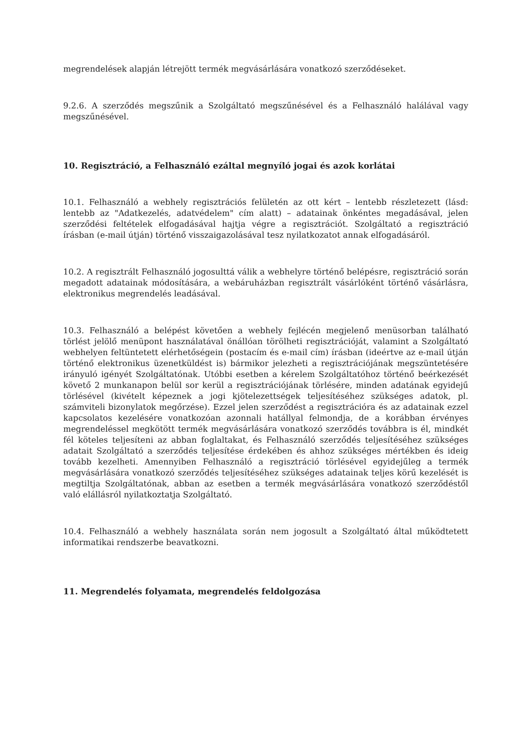megrendelések alapján létrejött termék megvásárlására vonatkozó szerződéseket.
9.2.6. A szerződés megszűnik a Szolgáltató megszűnésével és a Felhasználó halálával vagy megszűnésével.
10. Regisztráció, a Felhasználó ezáltal megnyíló jogai és azok korlátai
10.1. Felhasználó a webhely regisztrációs felületén az ott kért – lentebb részletezett (lásd: lentebb az "Adatkezelés, adatvédelem" cím alatt) – adatainak önkéntes megadásával, jelen szerződési feltételek elfogadásával hajtja végre a regisztrációt. Szolgáltató a regisztráció írásban (e-mail útján) történő visszaigazolásával tesz nyilatkozatot annak elfogadásáról.
10.2. A regisztrált Felhasználó jogosulttá válik a webhelyre történő belépésre, regisztráció során megadott adatainak módosítására, a webáruházban regisztrált vásárlóként történő vásárlásra, elektronikus megrendelés leadásával.
10.3. Felhasználó a belépést követően a webhely fejlécén megjelenő menüsorban található törlést jelölő menüpont használatával önállóan törölheti regisztrációját, valamint a Szolgáltató webhelyen feltüntetett elérhetőségein (postacím és e-mail cím) írásban (ideértve az e-mail útján történő elektronikus üzenetküldést is) bármikor jelezheti a regisztrációjának megszüntetésére irányuló igényét Szolgáltatónak. Utóbbi esetben a kérelem Szolgáltatóhoz történő beérkezését követő 2 munkanapon belül sor kerül a regisztrációjának törlésére, minden adatának egyidejű törlésével (kivételt képeznek a jogi kjötelezettségek teljesítéséhez szükséges adatok, pl. számviteli bizonylatok megőrzése). Ezzel jelen szerződést a regisztrációra és az adatainak ezzel kapcsolatos kezelésére vonatkozóan azonnali hatállyal felmondja, de a korábban érvényes megrendeléssel megkötött termék megvásárlására vonatkozó szerződés továbbra is él, mindkét fél köteles teljesíteni az abban foglaltakat, és Felhasználó szerződés teljesítéséhez szükséges adatait Szolgáltató a szerződés teljesítése érdekében és ahhoz szükséges mértékben és ideig tovább kezelheti. Amennyiben Felhasználó a regisztráció törlésével egyidejűleg a termék megvásárlására vonatkozó szerződés teljesítéséhez szükséges adatainak teljes körű kezelését is megtiltja Szolgáltatónak, abban az esetben a termék megvásárlására vonatkozó szerződéstől való elállásról nyilatkoztatja Szolgáltató.
10.4. Felhasználó a webhely használata során nem jogosult a Szolgáltató által működtetett informatikai rendszerbe beavatkozni.
11. Megrendelés folyamata, megrendelés feldolgozása